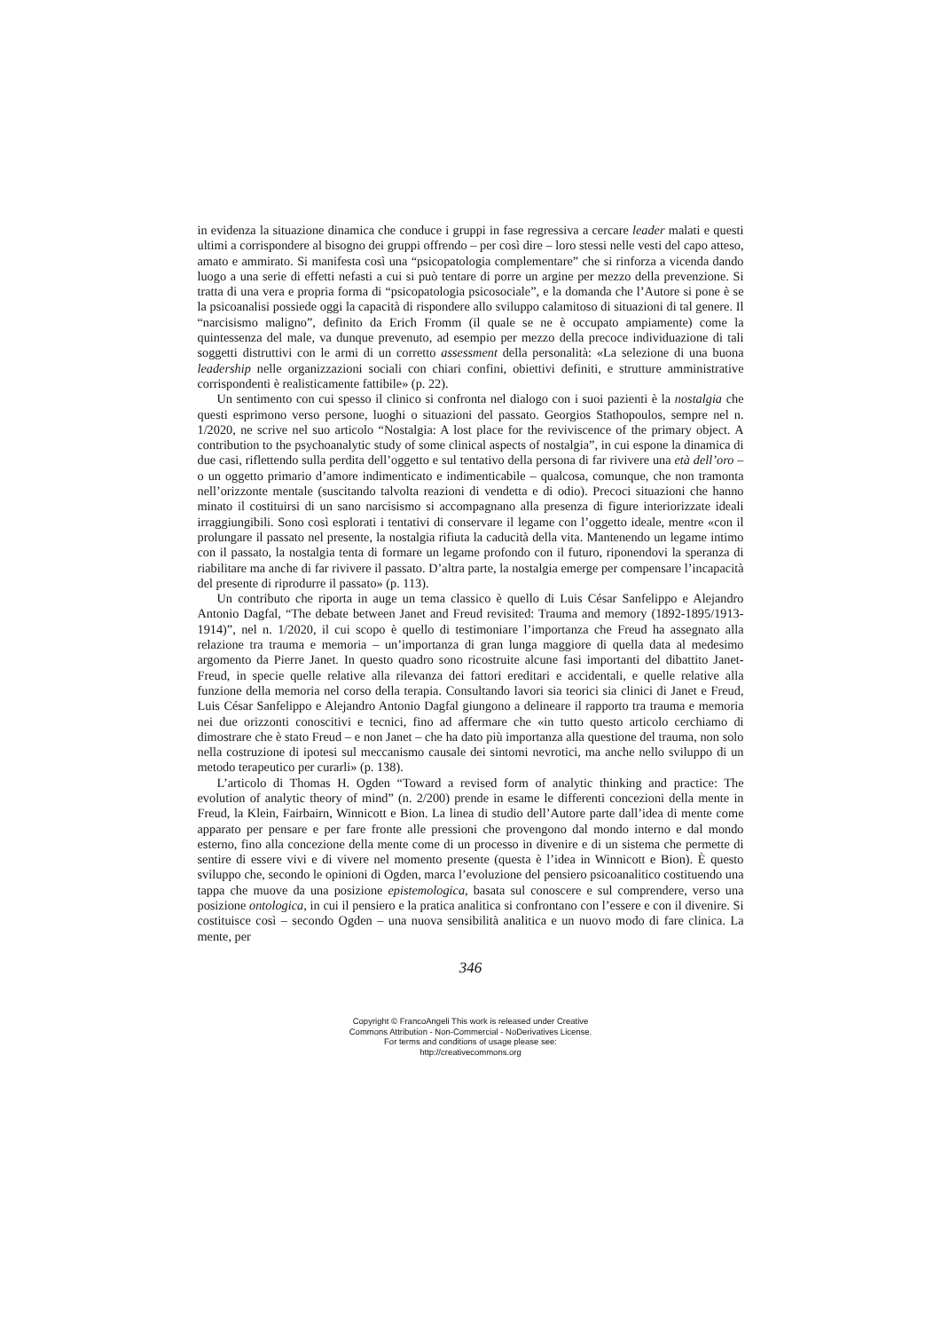in evidenza la situazione dinamica che conduce i gruppi in fase regressiva a cercare leader malati e questi ultimi a corrispondere al bisogno dei gruppi offrendo – per così dire – loro stessi nelle vesti del capo atteso, amato e ammirato. Si manifesta così una “psicopatologia complementare” che si rinforza a vicenda dando luogo a una serie di effetti nefasti a cui si può tentare di porre un argine per mezzo della prevenzione. Si tratta di una vera e propria forma di “psicopatologia psicosociale”, e la domanda che l’Autore si pone è se la psicoanalisi possiede oggi la capacità di rispondere allo sviluppo calamitoso di situazioni di tal genere. Il “narcisismo maligno”, definito da Erich Fromm (il quale se ne è occupato ampiamente) come la quintessenza del male, va dunque prevenuto, ad esempio per mezzo della precoce individuazione di tali soggetti distruttivi con le armi di un corretto assessment della personalità: «La selezione di una buona leadership nelle organizzazioni sociali con chiari confini, obiettivi definiti, e strutture amministrative corrispondenti è realisticamente fattibile» (p. 22).
Un sentimento con cui spesso il clinico si confronta nel dialogo con i suoi pazienti è la nostalgia che questi esprimono verso persone, luoghi o situazioni del passato. Georgios Stathopoulos, sempre nel n. 1/2020, ne scrive nel suo articolo “Nostalgia: A lost place for the reviviscence of the primary object. A contribution to the psychoanalytic study of some clinical aspects of nostalgia”, in cui espone la dinamica di due casi, riflettendo sulla perdita dell’oggetto e sul tentativo della persona di far rivivere una età dell’oro – o un oggetto primario d’amore indimenticato e indimenticabile – qualcosa, comunque, che non tramonta nell’orizzonte mentale (suscitando talvolta reazioni di vendetta e di odio). Precoci situazioni che hanno minato il costituirsi di un sano narcisismo si accompagnano alla presenza di figure interiorizzate ideali irraggiungibili. Sono così esplorati i tentativi di conservare il legame con l’oggetto ideale, mentre «con il prolungare il passato nel presente, la nostalgia rifiuta la caducità della vita. Mantenendo un legame intimo con il passato, la nostalgia tenta di formare un legame profondo con il futuro, riponendovi la speranza di riabilitare ma anche di far rivivere il passato. D’altra parte, la nostalgia emerge per compensare l’incapacità del presente di riprodurre il passato» (p. 113).
Un contributo che riporta in auge un tema classico è quello di Luis César Sanfelippo e Alejandro Antonio Dagfal, “The debate between Janet and Freud revisited: Trauma and memory (1892-1895/1913-1914)”, nel n. 1/2020, il cui scopo è quello di testimoniare l’importanza che Freud ha assegnato alla relazione tra trauma e memoria – un’importanza di gran lunga maggiore di quella data al medesimo argomento da Pierre Janet. In questo quadro sono ricostruite alcune fasi importanti del dibattito Janet-Freud, in specie quelle relative alla rilevanza dei fattori ereditari e accidentali, e quelle relative alla funzione della memoria nel corso della terapia. Consultando lavori sia teorici sia clinici di Janet e Freud, Luis César Sanfelippo e Alejandro Antonio Dagfal giungono a delineare il rapporto tra trauma e memoria nei due orizzonti conoscitivi e tecnici, fino ad affermare che «in tutto questo articolo cerchiamo di dimostrare che è stato Freud – e non Janet – che ha dato più importanza alla questione del trauma, non solo nella costruzione di ipotesi sul meccanismo causale dei sintomi nevrotici, ma anche nello sviluppo di un metodo terapeutico per curarli» (p. 138).
L’articolo di Thomas H. Ogden “Toward a revised form of analytic thinking and practice: The evolution of analytic theory of mind” (n. 2/200) prende in esame le differenti concezioni della mente in Freud, la Klein, Fairbairn, Winnicott e Bion. La linea di studio dell’Autore parte dall’idea di mente come apparato per pensare e per fare fronte alle pressioni che provengono dal mondo interno e dal mondo esterno, fino alla concezione della mente come di un processo in divenire e di un sistema che permette di sentire di essere vivi e di vivere nel momento presente (questa è l’idea in Winnicott e Bion). È questo sviluppo che, secondo le opinioni di Ogden, marca l’evoluzione del pensiero psicoanalitico costituendo una tappa che muove da una posizione epistemologica, basata sul conoscere e sul comprendere, verso una posizione ontologica, in cui il pensiero e la pratica analitica si confrontano con l’essere e con il divenire. Si costituisce così – secondo Ogden – una nuova sensibilità analitica e un nuovo modo di fare clinica. La mente, per
346
Copyright © FrancoAngeli This work is released under Creative
Commons Attribution - Non-Commercial - NoDerivatives License.
For terms and conditions of usage please see:
http://creativecommons.org